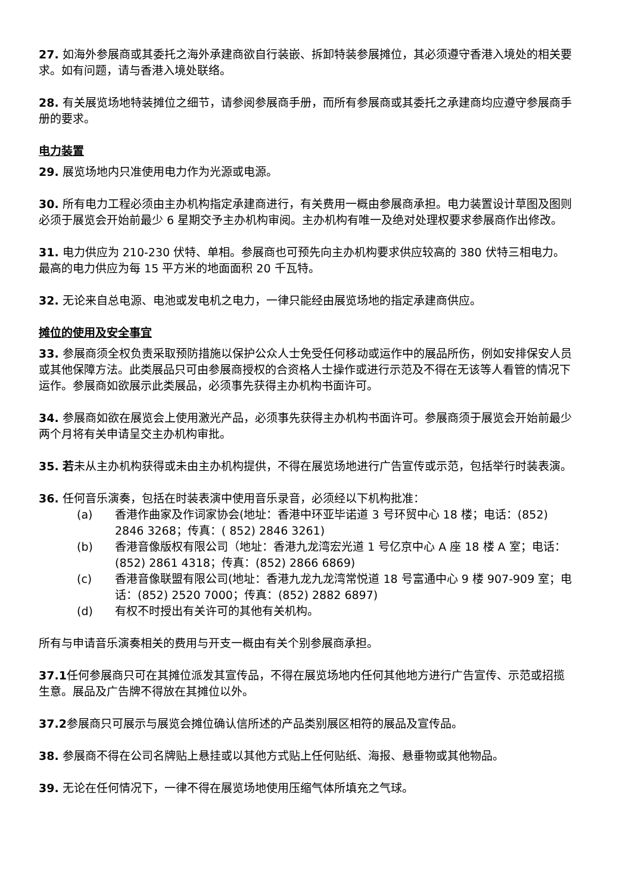27. 如海外参展商或其委托之海外承建商欲自行装嵌、拆卸特装参展摊位，其必须遵守香港入境处的相关要求。如有问题，请与香港入境处联络。
28. 有关展览场地特装摊位之细节，请参阅参展商手册，而所有参展商或其委托之承建商均应遵守参展商手册的要求。
电力装置
29. 展览场地内只准使用电力作为光源或电源。
30. 所有电力工程必须由主办机构指定承建商进行，有关费用一概由参展商承担。电力装置设计草图及图则必须于展览会开始前最少 6 星期交予主办机构审阅。主办机构有唯一及绝对处理权要求参展商作出修改。
31. 电力供应为 210-230 伏特、单相。参展商也可预先向主办机构要求供应较高的 380 伏特三相电力。最高的电力供应为每 15 平方米的地面面积 20 千瓦特。
32. 无论来自总电源、电池或发电机之电力，一律只能经由展览场地的指定承建商供应。
摊位的使用及安全事宜
33. 参展商须全权负责采取预防措施以保护公众人士免受任何移动或运作中的展品所伤，例如安排保安人员或其他保障方法。此类展品只可由参展商授权的合资格人士操作或进行示范及不得在无该等人看管的情况下运作。参展商如欲展示此类展品，必须事先获得主办机构书面许可。
34. 参展商如欲在展览会上使用激光产品，必须事先获得主办机构书面许可。参展商须于展览会开始前最少两个月将有关申请呈交主办机构审批。
35. 若未从主办机构获得或未由主办机构提供，不得在展览场地进行广告宣传或示范，包括举行时装表演。
36. 任何音乐演奏，包括在时装表演中使用音乐录音，必须经以下机构批准：
(a) 香港作曲家及作词家协会(地址：香港中环亚毕诺道 3 号环贸中心 18 楼；电话：(852) 2846 3268；传真：( 852) 2846 3261)
(b) 香港音像版权有限公司（地址：香港九龙湾宏光道 1 号亿京中心 A 座 18 楼 A 室；电话：(852) 2861 4318；传真：(852) 2866 6869)
(c) 香港音像联盟有限公司(地址：香港九龙九龙湾常悦道 18 号富通中心 9 楼 907-909 室；电话：(852) 2520 7000；传真：(852) 2882 6897)
(d) 有权不时授出有关许可的其他有关机构。
所有与申请音乐演奏相关的费用与开支一概由有关个别参展商承担。
37.1任何参展商只可在其摊位派发其宣传品，不得在展览场地内任何其他地方进行广告宣传、示范或招揽生意。展品及广告牌不得放在其摊位以外。
37.2参展商只可展示与展览会摊位确认信所述的产品类别展区相符的展品及宣传品。
38. 参展商不得在公司名牌贴上悬挂或以其他方式贴上任何贴纸、海报、悬垂物或其他物品。
39. 无论在任何情况下，一律不得在展览场地使用压缩气体所填充之气球。